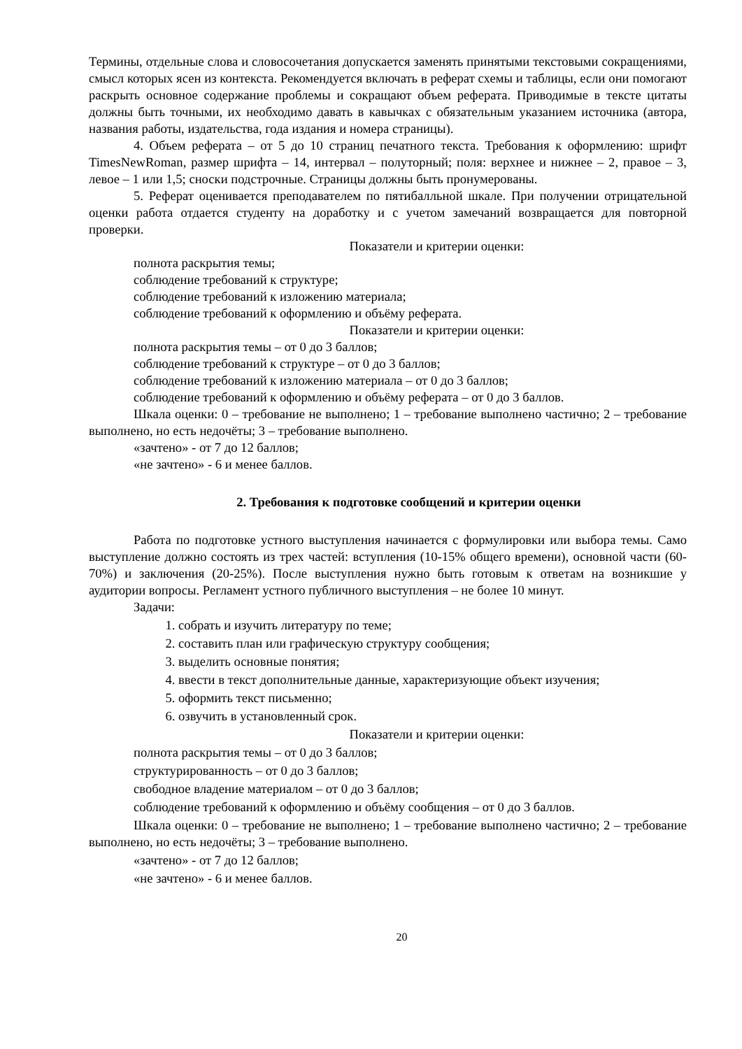Термины, отдельные слова и словосочетания допускается заменять принятыми текстовыми сокращениями, смысл которых ясен из контекста. Рекомендуется включать в реферат схемы и таблицы, если они помогают раскрыть основное содержание проблемы и сокращают объем реферата. Приводимые в тексте цитаты должны быть точными, их необходимо давать в кавычках с обязательным указанием источника (автора, названия работы, издательства, года издания и номера страницы).
4. Объем реферата – от 5 до 10 страниц печатного текста. Требования к оформлению: шрифт TimesNewRoman, размер шрифта – 14, интервал – полуторный; поля: верхнее и нижнее – 2, правое – 3, левое – 1 или 1,5; сноски подстрочные. Страницы должны быть пронумерованы.
5. Реферат оценивается преподавателем по пятибалльной шкале. При получении отрицательной оценки работа отдается студенту на доработку и с учетом замечаний возвращается для повторной проверки.
Показатели и критерии оценки:
полнота раскрытия темы;
соблюдение требований к структуре;
соблюдение требований к изложению материала;
соблюдение требований к оформлению и объёму реферата.
Показатели и критерии оценки:
полнота раскрытия темы – от 0 до 3 баллов;
соблюдение требований к структуре – от 0 до 3 баллов;
соблюдение требований к изложению материала – от 0 до 3 баллов;
соблюдение требований к оформлению и объёму реферата – от 0 до 3 баллов.
Шкала оценки: 0 – требование не выполнено; 1 – требование выполнено частично; 2 – требование выполнено, но есть недочёты; 3 – требование выполнено.
«зачтено» - от 7 до 12 баллов;
«не зачтено» - 6 и менее баллов.
2. Требования к подготовке сообщений и критерии оценки
Работа по подготовке устного выступления начинается с формулировки или выбора темы. Само выступление должно состоять из трех частей: вступления (10-15% общего времени), основной части (60-70%) и заключения (20-25%). После выступления нужно быть готовым к ответам на возникшие у аудитории вопросы. Регламент устного публичного выступления – не более 10 минут.
Задачи:
1. собрать и изучить литературу по теме;
2. составить план или графическую структуру сообщения;
3. выделить основные понятия;
4. ввести в текст дополнительные данные, характеризующие объект изучения;
5. оформить текст письменно;
6. озвучить в установленный срок.
Показатели и критерии оценки:
полнота раскрытия темы – от 0 до 3 баллов;
структурированность – от 0 до 3 баллов;
свободное владение материалом – от 0 до 3 баллов;
соблюдение требований к оформлению и объёму сообщения – от 0 до 3 баллов.
Шкала оценки: 0 – требование не выполнено; 1 – требование выполнено частично; 2 – требование выполнено, но есть недочёты; 3 – требование выполнено.
«зачтено» - от 7 до 12 баллов;
«не зачтено» - 6 и менее баллов.
20